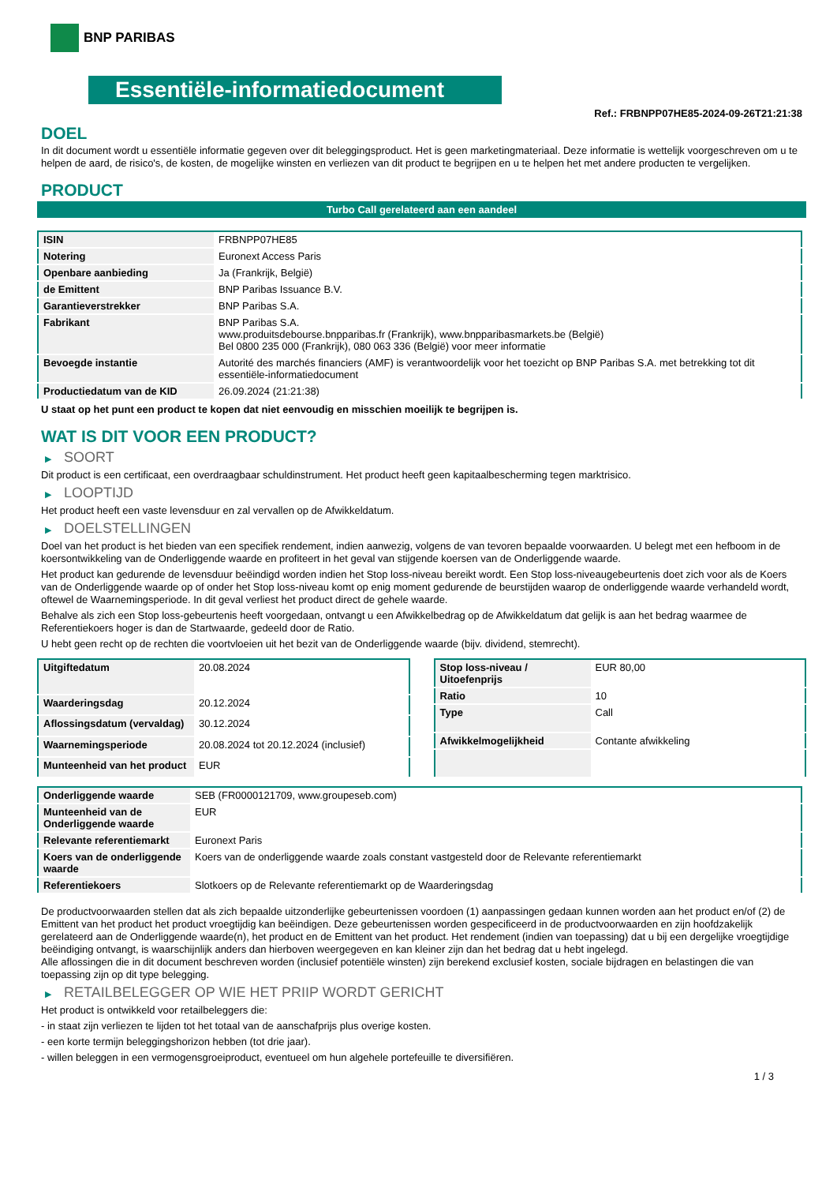BNP PARIBAS
Essentiële-informatiedocument
Ref.: FRBNPP07HE85-2024-09-26T21:21:38
DOEL
In dit document wordt u essentiële informatie gegeven over dit beleggingsproduct. Het is geen marketingmateriaal. Deze informatie is wettelijk voorgeschreven om u te helpen de aard, de risico's, de kosten, de mogelijke winsten en verliezen van dit product te begrijpen en u te helpen het met andere producten te vergelijken.
PRODUCT
Turbo Call gerelateerd aan een aandeel
| ISIN | FRBNPP07HE85 |
| Notering | Euronext Access Paris |
| Openbare aanbieding | Ja (Frankrijk, België) |
| de Emittent | BNP Paribas Issuance B.V. |
| Garantieverstrekker | BNP Paribas S.A. |
| Fabrikant | BNP Paribas S.A. www.produitsdebourse.bnpparibas.fr (Frankrijk), www.bnpparibasmarkets.be (België) Bel 0800 235 000 (Frankrijk), 080 063 336 (België) voor meer informatie |
| Bevoegde instantie | Autorité des marchés financiers (AMF) is verantwoordelijk voor het toezicht op BNP Paribas S.A. met betrekking tot dit essentiële-informatiedocument |
| Productiedatum van de KID | 26.09.2024 (21:21:38) |
U staat op het punt een product te kopen dat niet eenvoudig en misschien moeilijk te begrijpen is.
WAT IS DIT VOOR EEN PRODUCT?
▶ SOORT
Dit product is een certificaat, een overdraagbaar schuldinstrument. Het product heeft geen kapitaalbescherming tegen marktrisico.
▶ LOOPTIJD
Het product heeft een vaste levensduur en zal vervallen op de Afwikkeldatum.
▶ DOELSTELLINGEN
Doel van het product is het bieden van een specifiek rendement, indien aanwezig, volgens de van tevoren bepaalde voorwaarden. U belegt met een hefboom in de koersontwikkeling van de Onderliggende waarde en profiteert in het geval van stijgende koersen van de Onderliggende waarde.
Het product kan gedurende de levensduur beëindigd worden indien het Stop loss-niveau bereikt wordt. Een Stop loss-niveaugebeurtenis doet zich voor als de Koers van de Onderliggende waarde op of onder het Stop loss-niveau komt op enig moment gedurende de beurstijden waarop de onderliggende waarde verhandeld wordt, oftewel de Waarnemingsperiode. In dit geval verliest het product direct de gehele waarde.
Behalve als zich een Stop loss-gebeurtenis heeft voorgedaan, ontvangt u een Afwikkelbedrag op de Afwikkeldatum dat gelijk is aan het bedrag waarmee de Referentiekoers hoger is dan de Startwaarde, gedeeld door de Ratio.
U hebt geen recht op de rechten die voortvloeien uit het bezit van de Onderliggende waarde (bijv. dividend, stemrecht).
| Uitgiftedatum | 20.08.2024 |
| Waarderingsdag | 20.12.2024 |
| Aflossingsdatum (vervaldag) | 30.12.2024 |
| Waarnemingsperiode | 20.08.2024 tot 20.12.2024 (inclusief) |
| Munteenheid van het product | EUR |
| Stop loss-niveau / Uitoefenprijs | EUR 80,00 |
| Ratio | 10 |
| Type | Call |
| Afwikkelmogelijkheid | Contante afwikkeling |
| Onderliggende waarde | SEB (FR0000121709, www.groupeseb.com) |
| Munteenheid van de Onderliggende waarde | EUR |
| Relevante referentiemarkt | Euronext Paris |
| Koers van de onderliggende waarde | Koers van de onderliggende waarde zoals constant vastgesteld door de Relevante referentiemarkt |
| Referentiekoers | Slotkoers op de Relevante referentiemarkt op de Waarderingsdag |
De productvoorwaarden stellen dat als zich bepaalde uitzonderlijke gebeurtenissen voordoen (1) aanpassingen gedaan kunnen worden aan het product en/of (2) de Emittent van het product het product vroegtijdig kan beëindigen. Deze gebeurtenissen worden gespecificeerd in de productvoorwaarden en zijn hoofdzakelijk gerelateerd aan de Onderliggende waarde(n), het product en de Emittent van het product. Het rendement (indien van toepassing) dat u bij een dergelijke vroegtijdige beëindiging ontvangt, is waarschijnlijk anders dan hierboven weergegeven en kan kleiner zijn dan het bedrag dat u hebt ingelegd.
Alle aflossingen die in dit document beschreven worden (inclusief potentiële winsten) zijn berekend exclusief kosten, sociale bijdragen en belastingen die van toepassing zijn op dit type belegging.
▶ RETAILBELEGGER OP WIE HET PRIIP WORDT GERICHT
Het product is ontwikkeld voor retailbeleggers die:
- in staat zijn verliezen te lijden tot het totaal van de aanschafprijs plus overige kosten.
- een korte termijn beleggingshorizon hebben (tot drie jaar).
- willen beleggen in een vermogensgroeiproduct, eventueel om hun algehele portefeuille te diversifiëren.
1 / 3